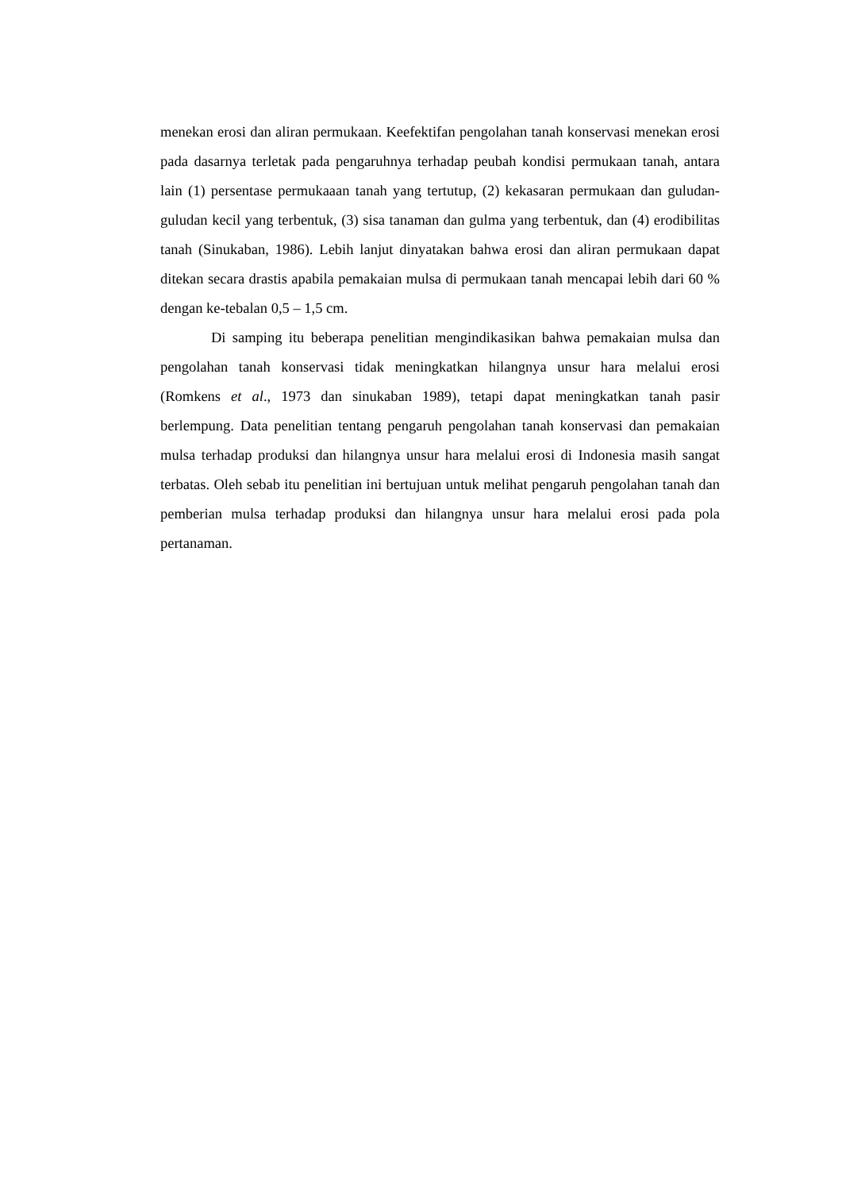menekan erosi dan aliran permukaan. Keefektifan pengolahan tanah konservasi menekan erosi pada dasarnya terletak pada pengaruhnya terhadap peubah kondisi permukaan tanah, antara lain (1) persentase permukaaan tanah yang tertutup, (2) kekasaran permukaan dan guludan-guludan kecil yang terbentuk, (3) sisa tanaman dan gulma yang terbentuk, dan (4) erodibilitas tanah (Sinukaban, 1986). Lebih lanjut dinyatakan bahwa erosi dan aliran permukaan dapat ditekan secara drastis apabila pemakaian mulsa di permukaan tanah mencapai lebih dari 60 % dengan ke-tebalan 0,5 – 1,5 cm.
Di samping itu beberapa penelitian mengindikasikan bahwa pemakaian mulsa dan pengolahan tanah konservasi tidak meningkatkan hilangnya unsur hara melalui erosi (Romkens et al., 1973 dan sinukaban 1989), tetapi dapat meningkatkan tanah pasir berlempung. Data penelitian tentang pengaruh pengolahan tanah konservasi dan pemakaian mulsa terhadap produksi dan hilangnya unsur hara melalui erosi di Indonesia masih sangat terbatas. Oleh sebab itu penelitian ini bertujuan untuk melihat pengaruh pengolahan tanah dan pemberian mulsa terhadap produksi dan hilangnya unsur hara melalui erosi pada pola pertanaman.